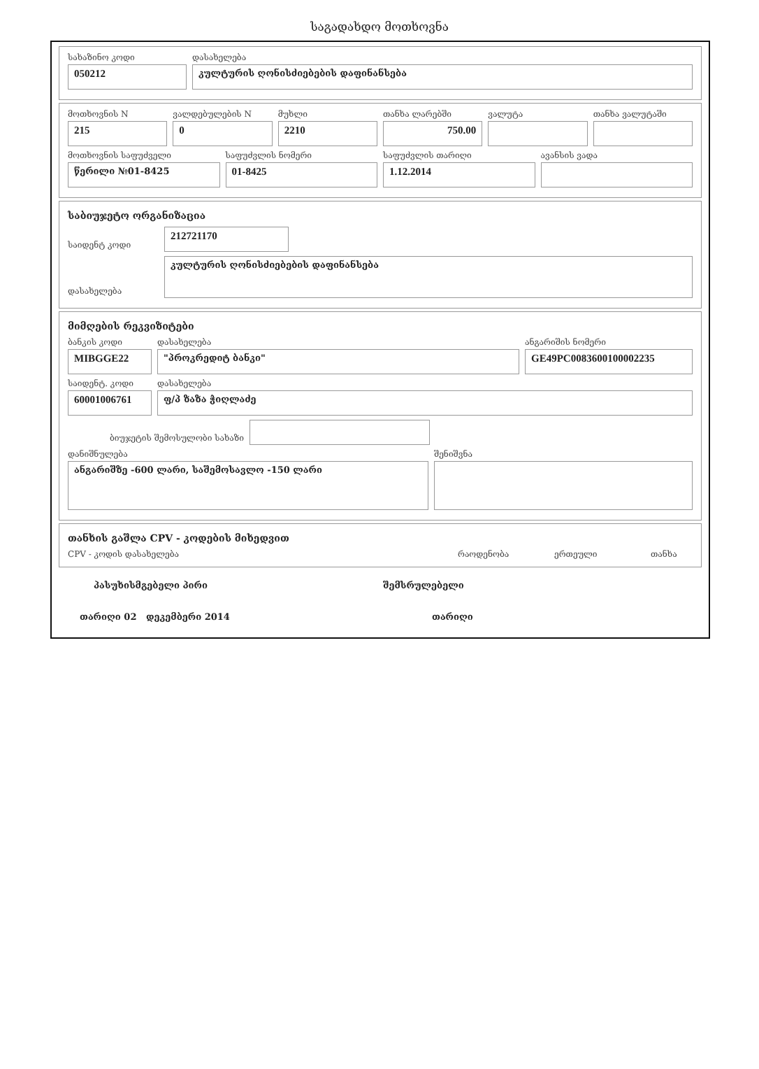საგადახდო მოთხოვნა
სახაზინო კოდი
050212
დასახელება
კულტურის ღონისძიებების დაფინანსება
მოთხოვნის N
215
ვალდებულების N
0
მუხლი
2210
თანხა ლარებში
750.00
ვალუტა
თანხა ვალუტაში
მოთხოვნის საფუძველი
წერილი №01-8425
საფუძვლის ნომერი
01-8425
საფუძვლის თარიღი
1.12.2014
ავანსის ვადა
საბიუჯეტო ორგანიზაცია
საიდენტ კოდი
212721170
დასახელება
კულტურის ღონისძიებების დაფინანსება
მიმღების რეკვიზიტები
ბანკის კოდი
MIBGGE22
დასახელება
"პროკრედიტ ბანკი"
ანგარიშის ნომერი
GE49PC0083600100002235
საიდენტ. კოდი
60001006761
დასახელება
ფ/პ ზაზა ჭიღლაძე
ბიუჯეტის შემოსულობი სახაზი
დანიშნულება
ანგარიშზე -600 ლარი, საშემოსავლო -150 ლარი
შენიშვნა
თანხის გაშლა CPV - კოდების მიხედვით
CPV - კოდის დასახელება რაოდენობა ერთეული თანხა
პასუხისმგებელი პირი შემსრულებელი
თარიღი 02 დეკემბერი 2014 თარიღი